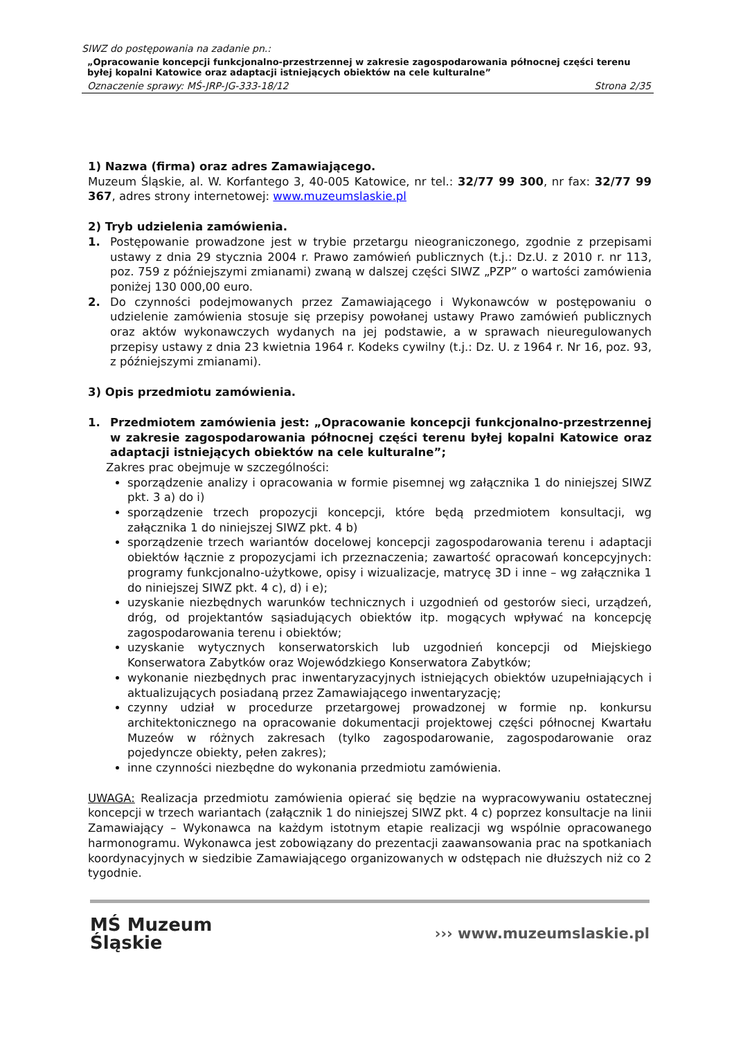SIWZ do postępowania na zadanie pn.:
„Opracowanie koncepcji funkcjonalno-przestrzennej w zakresie zagospodarowania północnej części terenu byłej kopalni Katowice oraz adaptacji istniejących obiektów na cele kulturalne”
Oznaczenie sprawy: MŚ-JRP-JG-333-18/12 Strona 2/35
1) Nazwa (firma) oraz adres Zamawiającego.
Muzeum Śląskie, al. W. Korfantego 3, 40-005 Katowice, nr tel.: 32/77 99 300, nr fax: 32/77 99 367, adres strony internetowej: www.muzeumslaskie.pl
2) Tryb udzielenia zamówienia.
1. Postępowanie prowadzone jest w trybie przetargu nieograniczonego, zgodnie z przepisami ustawy z dnia 29 stycznia 2004 r. Prawo zamówień publicznych (t.j.: Dz.U. z 2010 r. nr 113, poz. 759 z późniejszymi zmianami) zwaną w dalszej części SIWZ „PZP” o wartości zamówienia poniżej 130 000,00 euro.
2. Do czynności podejmowanych przez Zamawiającego i Wykonawców w postępowaniu o udzielenie zamówienia stosuje się przepisy powołanej ustawy Prawo zamówień publicznych oraz aktów wykonawczych wydanych na jej podstawie, a w sprawach nieuregulowanych przepisy ustawy z dnia 23 kwietnia 1964 r. Kodeks cywilny (t.j.: Dz. U. z 1964 r. Nr 16, poz. 93, z późniejszymi zmianami).
3) Opis przedmiotu zamówienia.
1. Przedmiotem zamówienia jest: „Opracowanie koncepcji funkcjonalno-przestrzennej w zakresie zagospodarowania północnej części terenu byłej kopalni Katowice oraz adaptacji istniejących obiektów na cele kulturalne”;
Zakres prac obejmuje w szczególności:
sporządzenie analizy i opracowania w formie pisemnej wg załącznika 1 do niniejszej SIWZ pkt. 3 a) do i)
sporządzenie trzech propozycji koncepcji, które będą przedmiotem konsultacji, wg załącznika 1 do niniejszej SIWZ pkt. 4 b)
sporządzenie trzech wariantów docelowej koncepcji zagospodarowania terenu i adaptacji obiektów łącznie z propozycjami ich przeznaczenia; zawartość opracowań koncepcyjnych: programy funkcjonalno-użytkowe, opisy i wizualizacje, matrycę 3D i inne – wg załącznika 1 do niniejszej SIWZ pkt. 4 c), d) i e);
uzyskanie niezbędnych warunków technicznych i uzgodnień od gestorów sieci, urządzeń, dróg, od projektantów sąsiadujących obiektów itp. mogących wpływać na koncepcję zagospodarowania terenu i obiektów;
uzyskanie wytycznych konserwatorskich lub uzgodnień koncepcji od Miejskiego Konserwatora Zabytków oraz Wojewódzkiego Konserwatora Zabytków;
wykonanie niezbędnych prac inwentaryzacyjnych istniejących obiektów uzupełniających i aktualizujących posiadaną przez Zamawiającego inwentaryzację;
czynny udział w procedurze przetargowej prowadzonej w formie np. konkursu architektonicznego na opracowanie dokumentacji projektowej części północnej Kwartału Muzeów w różnych zakresach (tylko zagospodarowanie, zagospodarowanie oraz pojedyncze obiekty, pełen zakres);
inne czynności niezbędne do wykonania przedmiotu zamówienia.
UWAGA: Realizacja przedmiotu zamówienia opierać się będzie na wypracowywaniu ostatecznej koncepcji w trzech wariantach (załącznik 1 do niniejszej SIWZ pkt. 4 c) poprzez konsultacje na linii Zamawiający – Wykonawca na każdym istotnym etapie realizacji wg wspólnie opracowanego harmonogramu. Wykonawca jest zobowiązany do prezentacji zaawansowania prac na spotkaniach koordynacyjnych w siedzibie Zamawiającego organizowanych w odstępach nie dłuższych niż co 2 tygodnie.
MŚ Muzeum
Śląskie
››› www.muzeumslaskie.pl